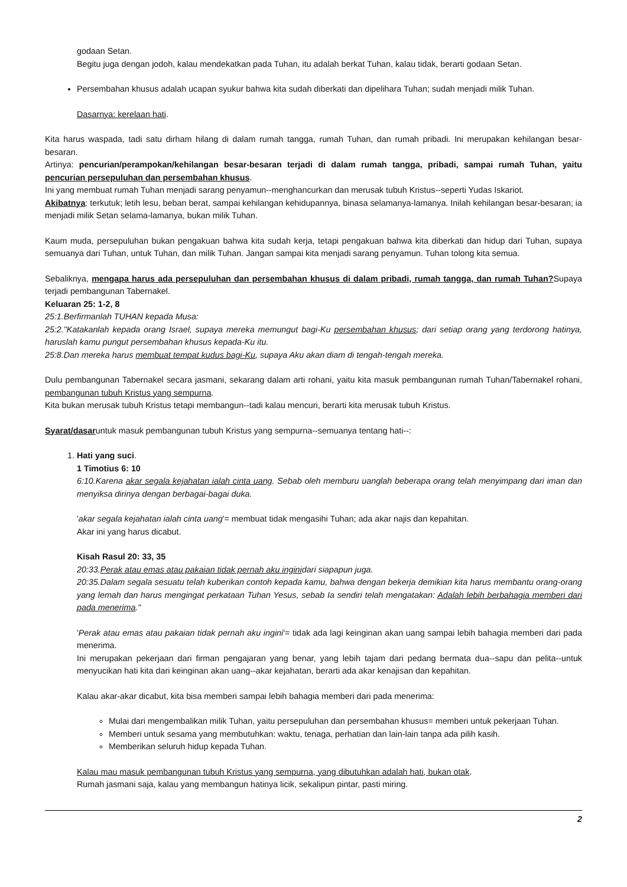godaan Setan.
Begitu juga dengan jodoh, kalau mendekatkan pada Tuhan, itu adalah berkat Tuhan, kalau tidak, berarti godaan Setan.
Persembahan khusus adalah ucapan syukur bahwa kita sudah diberkati dan dipelihara Tuhan; sudah menjadi milik Tuhan.
Dasarnya: kerelaan hati.
Kita harus waspada, tadi satu dirham hilang di dalam rumah tangga, rumah Tuhan, dan rumah pribadi. Ini merupakan kehilangan besar-besaran.
Artinya: pencurian/perampokan/kehilangan besar-besaran terjadi di dalam rumah tangga, pribadi, sampai rumah Tuhan, yaitu pencurian persepuluhan dan persembahan khusus.
Ini yang membuat rumah Tuhan menjadi sarang penyamun--menghancurkan dan merusak tubuh Kristus--seperti Yudas Iskariot.
Akibatnya: terkutuk; letih lesu, beban berat, sampai kehilangan kehidupannya, binasa selamanya-lamanya. Inilah kehilangan besar-besaran; ia menjadi milik Setan selama-lamanya, bukan milik Tuhan.
Kaum muda, persepuluhan bukan pengakuan bahwa kita sudah kerja, tetapi pengakuan bahwa kita diberkati dan hidup dari Tuhan, supaya semuanya dari Tuhan, untuk Tuhan, dan milik Tuhan. Jangan sampai kita menjadi sarang penyamun. Tuhan tolong kita semua.
Sebaliknya, mengapa harus ada persepuluhan dan persembahan khusus di dalam pribadi, rumah tangga, dan rumah Tuhan?Supaya terjadi pembangunan Tabernakel.
Keluaran 25: 1-2, 8
25:1.Berfirmanlah TUHAN kepada Musa:
25:2."Katakanlah kepada orang Israel, supaya mereka memungut bagi-Ku persembahan khusus; dari setiap orang yang terdorong hatinya, haruslah kamu pungut persembahan khusus kepada-Ku itu.
25:8.Dan mereka harus membuat tempat kudus bagi-Ku, supaya Aku akan diam di tengah-tengah mereka.
Dulu pembangunan Tabernakel secara jasmani, sekarang dalam arti rohani, yaitu kita masuk pembangunan rumah Tuhan/Tabernakel rohani, pembangunan tubuh Kristus yang sempurna.
Kita bukan merusak tubuh Kristus tetapi membangun--tadi kalau mencuri, berarti kita merusak tubuh Kristus.
Syarat/dasaruntuk masuk pembangunan tubuh Kristus yang sempurna--semuanya tentang hati--:
1. Hati yang suci.
1 Timotius 6: 10
6:10.Karena akar segala kejahatan ialah cinta uang. Sebab oleh memburu uanglah beberapa orang telah menyimpang dari iman dan menyiksa dirinya dengan berbagai-bagai duka.
'akar segala kejahatan ialah cinta uang'= membuat tidak mengasihi Tuhan; ada akar najis dan kepahitan.
Akar ini yang harus dicabut.
Kisah Rasul 20: 33, 35
20:33.Perak atau emas atau pakaian tidak pernah aku inginidari siapapun juga.
20:35.Dalam segala sesuatu telah kuberikan contoh kepada kamu, bahwa dengan bekerja demikian kita harus membantu orang-orang yang lemah dan harus mengingat perkataan Tuhan Yesus, sebab Ia sendiri telah mengatakan: Adalah lebih berbahagia memberi dari pada menerima."
'Perak atau emas atau pakaian tidak pernah aku ingini'= tidak ada lagi keinginan akan uang sampai lebih bahagia memberi dari pada menerima.
Ini merupakan pekerjaan dari firman pengajaran yang benar, yang lebih tajam dari pedang bermata dua--sapu dan pelita--untuk menyucikan hati kita dari keinginan akan uang--akar kejahatan, berarti ada akar kenajisan dan kepahitan.
Kalau akar-akar dicabut, kita bisa memberi sampai lebih bahagia memberi dari pada menerima:
Mulai dari mengembalikan milik Tuhan, yaitu persepuluhan dan persembahan khusus= memberi untuk pekerjaan Tuhan.
Memberi untuk sesama yang membutuhkan: waktu, tenaga, perhatian dan lain-lain tanpa ada pilih kasih.
Memberikan seluruh hidup kepada Tuhan.
Kalau mau masuk pembangunan tubuh Kristus yang sempurna, yang dibutuhkan adalah hati, bukan otak.
Rumah jasmani saja, kalau yang membangun hatinya licik, sekalipun pintar, pasti miring.
2